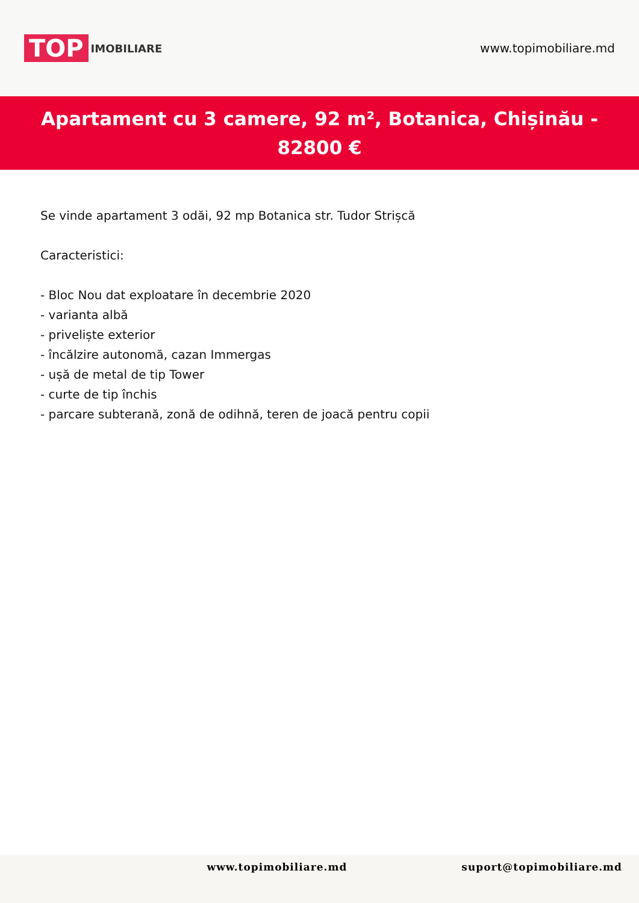TOP IMOBILIARE
www.topimobiliare.md
Apartament cu 3 camere, 92 m², Botanica, Chișinău - 82800 €
Se vinde apartament 3 odăi, 92 mp Botanica str. Tudor Strișcă
Caracteristici:
- Bloc Nou dat exploatare în decembrie 2020
- varianta albă
- priveliște exterior
- încălzire autonomă, cazan Immergas
- ușă de metal de tip Tower
- curte de tip închis
- parcare subterană, zonă de odihnă, teren de joacă pentru copii
www.topimobiliare.md suport@topimobiliare.md